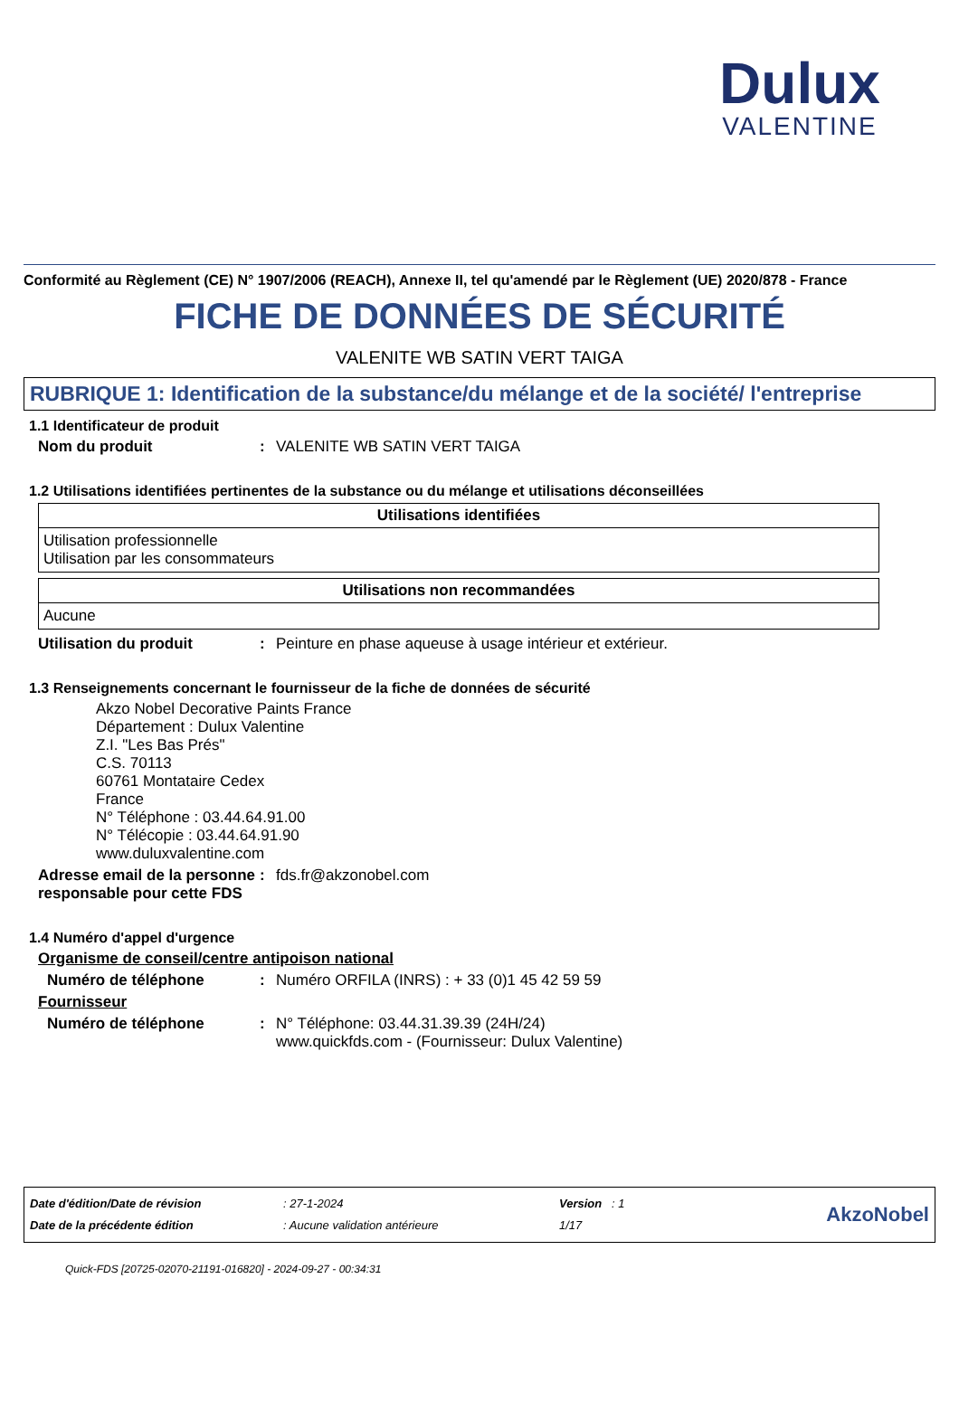Dulux
VALENTINE
Conformité au Règlement (CE) N° 1907/2006 (REACH), Annexe II, tel qu'amendé par le Règlement (UE) 2020/878 - France
FICHE DE DONNÉES DE SÉCURITÉ
VALENITE WB SATIN VERT TAIGA
RUBRIQUE 1: Identification de la substance/du mélange et de la société/ l'entreprise
1.1 Identificateur de produit
Nom du produit: VALENITE WB SATIN VERT TAIGA
1.2 Utilisations identifiées pertinentes de la substance ou du mélange et utilisations déconseillées
| Utilisations identifiées |
| --- |
| Utilisation professionnelle Utilisation par les consommateurs |
| Utilisations non recommandées |
| --- |
| Aucune |
Utilisation du produit: Peinture en phase aqueuse à usage intérieur et extérieur.
1.3 Renseignements concernant le fournisseur de la fiche de données de sécurité
Akzo Nobel Decorative Paints France
Département : Dulux Valentine
Z.I. "Les Bas Prés"
C.S. 70113
60761 Montataire Cedex
France
N° Téléphone : 03.44.64.91.00
N° Télécopie : 03.44.64.91.90
www.duluxvalentine.com
Adresse email de la personne responsable pour cette FDS: fds.fr@akzonobel.com
1.4 Numéro d'appel d'urgence
Organisme de conseil/centre antipoison national
Numéro de téléphone: Numéro ORFILA (INRS) : + 33 (0)1 45 42 59 59
Fournisseur
Numéro de téléphone: N° Téléphone: 03.44.31.39.39 (24H/24)
www.quickfds.com - (Fournisseur: Dulux Valentine)
Date d'édition/Date de révision
Date de la précédente édition
: 27-1-2024
: Aucune validation antérieure
Version : 1
1/17
AkzoNobel
Quick-FDS [20725-02070-21191-016820] - 2024-09-27 - 00:34:31